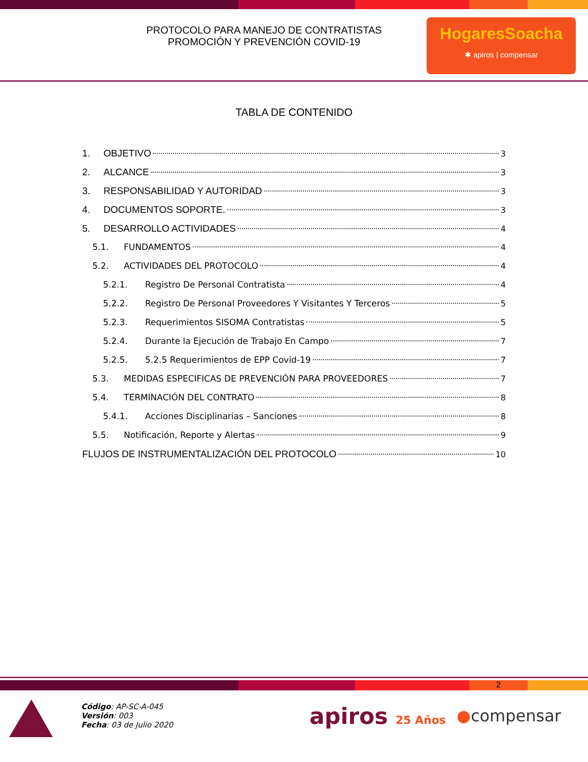PROTOCOLO PARA MANEJO DE CONTRATISTAS
PROMOCIÓN Y PREVENCIÓN COVID-19
HogaresSoacha
✱ apiros | compensar
TABLA DE CONTENIDO
1. OBJETIVO 3
2. ALCANCE 3
3. RESPONSABILIDAD Y AUTORIDAD 3
4. DOCUMENTOS SOPORTE. 3
5. DESARROLLO ACTIVIDADES 4
5.1. FUNDAMENTOS 4
5.2. ACTIVIDADES DEL PROTOCOLO 4
5.2.1. Registro De Personal Contratista 4
5.2.2. Registro De Personal Proveedores Y Visitantes Y Terceros 5
5.2.3. Requerimientos SISOMA Contratistas 5
5.2.4. Durante la Ejecución de Trabajo En Campo 7
5.2.5. 5.2.5 Requerimientos de EPP Covid-19 7
5.3. MEDIDAS ESPECIFICAS DE PREVENCIÓN PARA PROVEEDORES 7
5.4. TERMINACIÓN DEL CONTRATO 8
5.4.1. Acciones Disciplinarias – Sanciones 8
5.5. Notificación, Reporte y Alertas 9
FLUJOS DE INSTRUMENTALIZACIÓN DEL PROTOCOLO 10
2
Código: AP-SC-A-045
Versión: 003
Fecha: 03 de Julio 2020
apiros 25 Años
●compensar